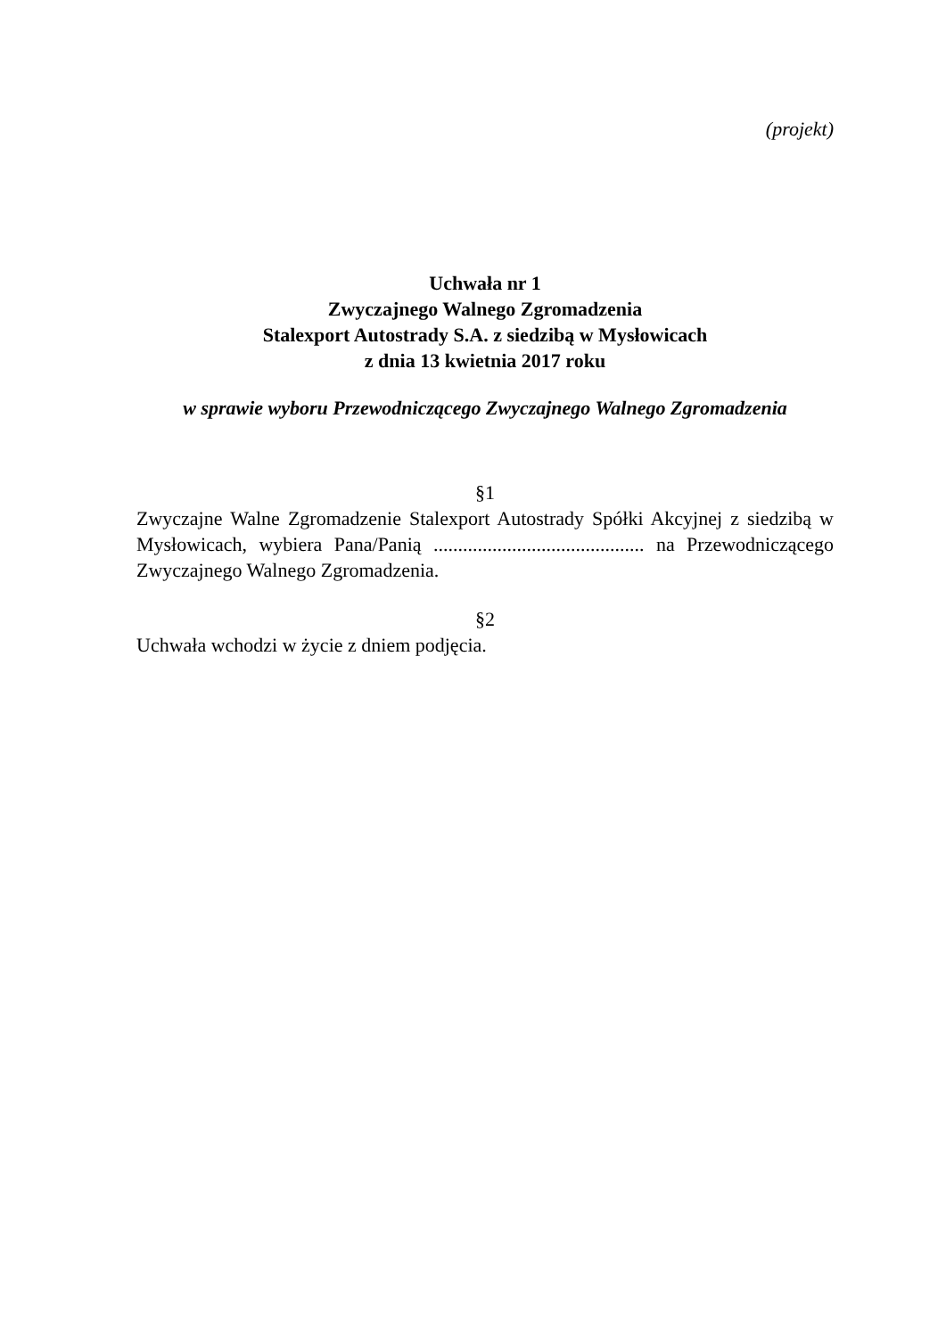(projekt)
Uchwała nr 1
Zwyczajnego Walnego Zgromadzenia
Stalexport Autostrady S.A. z siedzibą w Mysłowicach
z dnia 13 kwietnia 2017 roku
w sprawie wyboru Przewodniczącego Zwyczajnego Walnego Zgromadzenia
§1
Zwyczajne Walne Zgromadzenie Stalexport Autostrady Spółki Akcyjnej z siedzibą w Mysłowicach, wybiera Pana/Panią ........................................... na Przewodniczącego Zwyczajnego Walnego Zgromadzenia.
§2
Uchwała wchodzi w życie z dniem podjęcia.